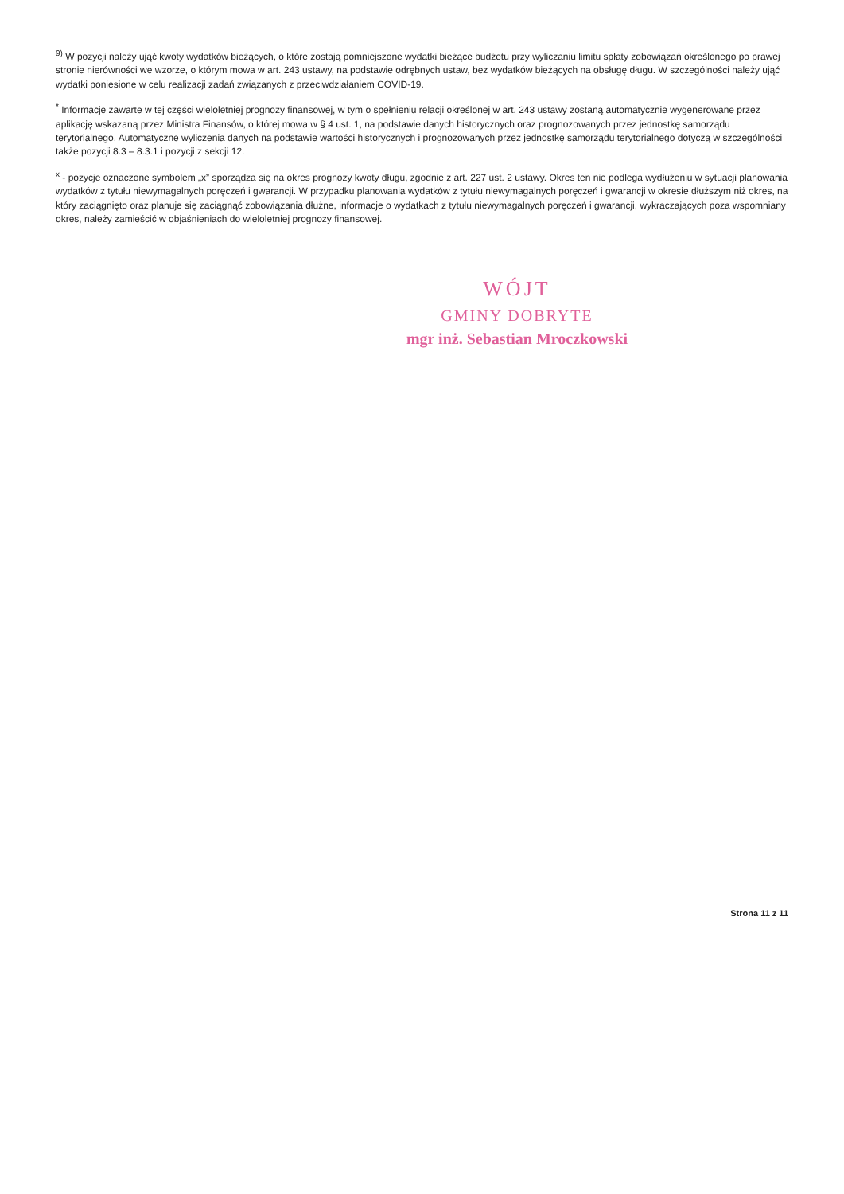<sup>9)</sup> W pozycji należy ująć kwoty wydatków bieżących, o które zostają pomniejszone wydatki bieżące budżetu przy wyliczaniu limitu spłaty zobowiązań określonego po prawej stronie nierówności we wzorze, o którym mowa w art. 243 ustawy, na podstawie odrębnych ustaw, bez wydatków bieżących na obsługę długu. W szczególności należy ująć wydatki poniesione w celu realizacji zadań związanych z przeciwdziałaniem COVID-19.
<sup>*</sup> Informacje zawarte w tej części wieloletniej prognozy finansowej, w tym o spełnieniu relacji określonej w art. 243 ustawy zostaną automatycznie wygenerowane przez aplikację wskazaną przez Ministra Finansów, o której mowa w § 4 ust. 1, na podstawie danych historycznych oraz prognozowanych przez jednostkę samorządu terytorialnego. Automatyczne wyliczenia danych na podstawie wartości historycznych i prognozowanych przez jednostkę samorządu terytorialnego dotyczą w szczególności także pozycji 8.3 – 8.3.1 i pozycji z sekcji 12.
<sup>x</sup> - pozycje oznaczone symbolem „x” sporządza się na okres prognozy kwoty długu, zgodnie z art. 227 ust. 2 ustawy. Okres ten nie podlega wydłużeniu w sytuacji planowania wydatków z tytułu niewymagalnych poręczeń i gwarancji. W przypadku planowania wydatków z tytułu niewymagalnych poręczeń i gwarancji w okresie dłuższym niż okres, na który zaciągnięto oraz planuje się zaciągnąć zobowiązania dłużne, informacje o wydatkach z tytułu niewymagalnych poręczeń i gwarancji, wykraczających poza wspomniany okres, należy zamieścić w objaśnieniach do wieloletniej prognozy finansowej.
WÓJT
GMINY DOBRYTE
mgr inż. Sebastian Mroczkowski
Strona 11 z 11